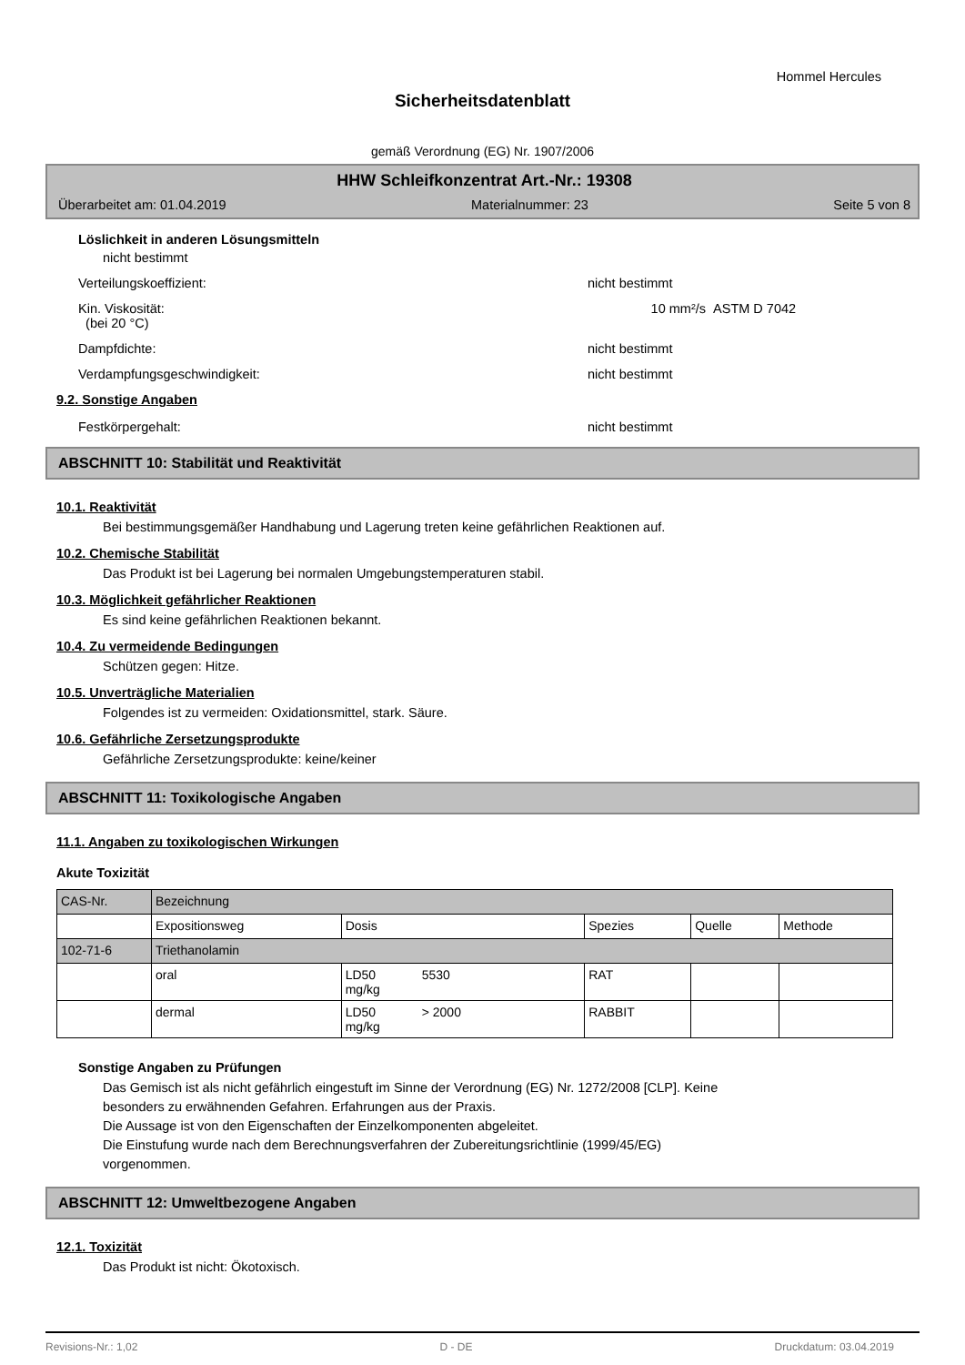Hommel Hercules
Sicherheitsdatenblatt
gemäß Verordnung (EG) Nr. 1907/2006
HHW Schleifkonzentrat Art.-Nr.: 19308
Überarbeitet am: 01.04.2019 Materialnummer: 23 Seite 5 von 8
Löslichkeit in anderen Lösungsmitteln
nicht bestimmt
Verteilungskoeffizient: nicht bestimmt
Kin. Viskosität:
(bei 20 °C) 10 mm²/s ASTM D 7042
Dampfdichte: nicht bestimmt
Verdampfungsgeschwindigkeit: nicht bestimmt
9.2. Sonstige Angaben
Festkörpergehalt: nicht bestimmt
ABSCHNITT 10: Stabilität und Reaktivität
10.1. Reaktivität
Bei bestimmungsgemäßer Handhabung und Lagerung treten keine gefährlichen Reaktionen auf.
10.2. Chemische Stabilität
Das Produkt ist bei Lagerung bei normalen Umgebungstemperaturen stabil.
10.3. Möglichkeit gefährlicher Reaktionen
Es sind keine gefährlichen Reaktionen bekannt.
10.4. Zu vermeidende Bedingungen
Schützen gegen: Hitze.
10.5. Unverträgliche Materialien
Folgendes ist zu vermeiden: Oxidationsmittel, stark. Säure.
10.6. Gefährliche Zersetzungsprodukte
Gefährliche Zersetzungsprodukte: keine/keiner
ABSCHNITT 11: Toxikologische Angaben
11.1. Angaben zu toxikologischen Wirkungen
Akute Toxizität
| CAS-Nr. | Bezeichnung | | | | |
| | Expositionsweg | Dosis | Spezies | Quelle | Methode |
| 102-71-6 | Triethanolamin | | | | |
| | oral | LD50 5530 mg/kg | RAT | | |
| | dermal | LD50 > 2000 mg/kg | RABBIT | | |
Sonstige Angaben zu Prüfungen
Das Gemisch ist als nicht gefährlich eingestuft im Sinne der Verordnung (EG) Nr. 1272/2008 [CLP]. Keine
besonders zu erwähnenden Gefahren. Erfahrungen aus der Praxis.
Die Aussage ist von den Eigenschaften der Einzelkomponenten abgeleitet.
Die Einstufung wurde nach dem Berechnungsverfahren der Zubereitungsrichtlinie (1999/45/EG)
vorgenommen.
ABSCHNITT 12: Umweltbezogene Angaben
12.1. Toxizität
Das Produkt ist nicht: Ökotoxisch.
Revisions-Nr.: 1,02 D - DE Druckdatum: 03.04.2019